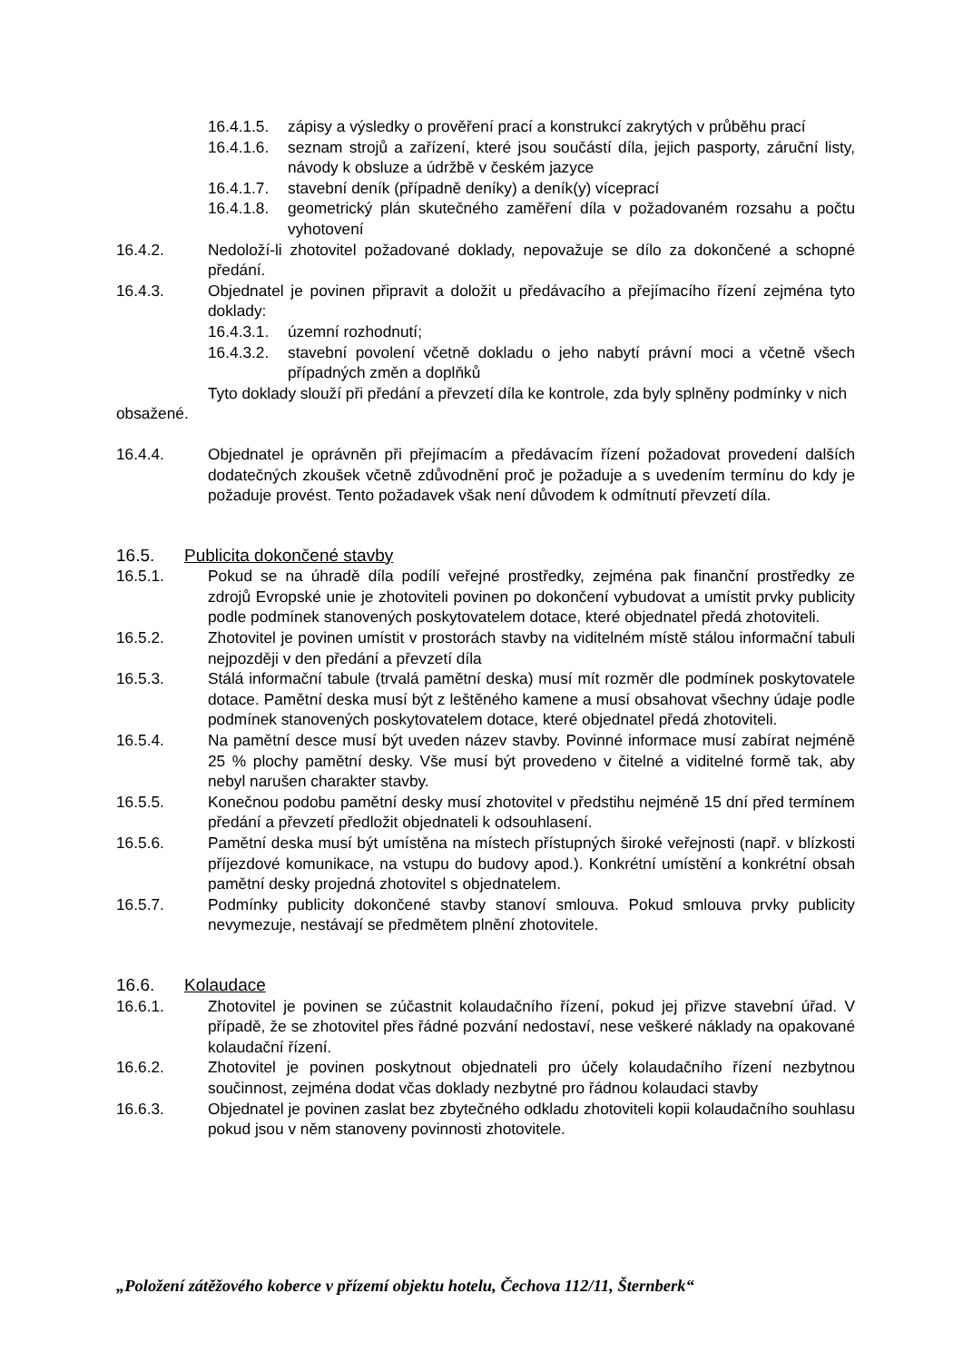16.4.1.5.
zápisy a výsledky o prověření prací a konstrukcí zakrytých v průběhu prací
16.4.1.6.
seznam strojů a zařízení, které jsou součástí díla, jejich pasporty, záruční listy, návody k obsluze a údržbě v českém jazyce
16.4.1.7.
stavební deník (případně deníky) a deník(y) víceprací
16.4.1.8.
geometrický plán skutečného zaměření díla v požadovaném rozsahu a počtu vyhotovení
16.4.2. Nedoloží-li zhotovitel požadované doklady, nepovažuje se dílo za dokončené a schopné předání.
16.4.3. Objednatel je povinen připravit a doložit u předávacího a přejímacího řízení zejména tyto doklady:
16.4.3.1.
územní rozhodnutí;
16.4.3.2.
stavební povolení včetně dokladu o jeho nabytí právní moci a včetně všech případných změn a doplňků
Tyto doklady slouží při předání a převzetí díla ke kontrole, zda byly splněny podmínky v nich obsažené.
16.4.4. Objednatel je oprávněn při přejímacím a předávacím řízení požadovat provedení dalších dodatečných zkoušek včetně zdůvodnění proč je požaduje a s uvedením termínu do kdy je požaduje provést. Tento požadavek však není důvodem k odmítnutí převzetí díla.
16.5. Publicita dokončené stavby
16.5.1. Pokud se na úhradě díla podílí veřejné prostředky, zejména pak finanční prostředky ze zdrojů Evropské unie je zhotoviteli povinen po dokončení vybudovat a umístit prvky publicity podle podmínek stanovených poskytovatelem dotace, které objednatel předá zhotoviteli.
16.5.2. Zhotovitel je povinen umístit v prostorách stavby na viditelném místě stálou informační tabuli nejpozději v den předání a převzetí díla
16.5.3. Stálá informační tabule (trvalá pamětní deska) musí mít rozměr dle podmínek poskytovatele dotace. Pamětní deska musí být z leštěného kamene a musí obsahovat všechny údaje podle podmínek stanovených poskytovatelem dotace, které objednatel předá zhotoviteli.
16.5.4. Na pamětní desce musí být uveden název stavby. Povinné informace musí zabírat nejméně 25 % plochy pamětní desky. Vše musí být provedeno v čitelné a viditelné formě tak, aby nebyl narušen charakter stavby.
16.5.5. Konečnou podobu pamětní desky musí zhotovitel v předstihu nejméně 15 dní před termínem předání a převzetí předložit objednateli k odsouhlasení.
16.5.6. Pamětní deska musí být umístěna na místech přístupných široké veřejnosti (např. v blízkosti příjezdové komunikace, na vstupu do budovy apod.). Konkrétní umístění a konkrétní obsah pamětní desky projedná zhotovitel s objednatelem.
16.5.7. Podmínky publicity dokončené stavby stanoví smlouva. Pokud smlouva prvky publicity nevymezuje, nestávají se předmětem plnění zhotovitele.
16.6. Kolaudace
16.6.1. Zhotovitel je povinen se zúčastnit kolaudačního řízení, pokud jej přizve stavební úřad. V případě, že se zhotovitel přes řádné pozvání nedostaví, nese veškeré náklady na opakované kolaudační řízení.
16.6.2. Zhotovitel je povinen poskytnout objednateli pro účely kolaudačního řízení nezbytnou součinnost, zejména dodat včas doklady nezbytné pro řádnou kolaudaci stavby
16.6.3. Objednatel je povinen zaslat bez zbytečného odkladu zhotoviteli kopii kolaudačního souhlasu pokud jsou v něm stanoveny povinnosti zhotovitele.
„Položení zátěžového koberce v přízemí objektu hotelu, Čechova 112/11, Šternberk“